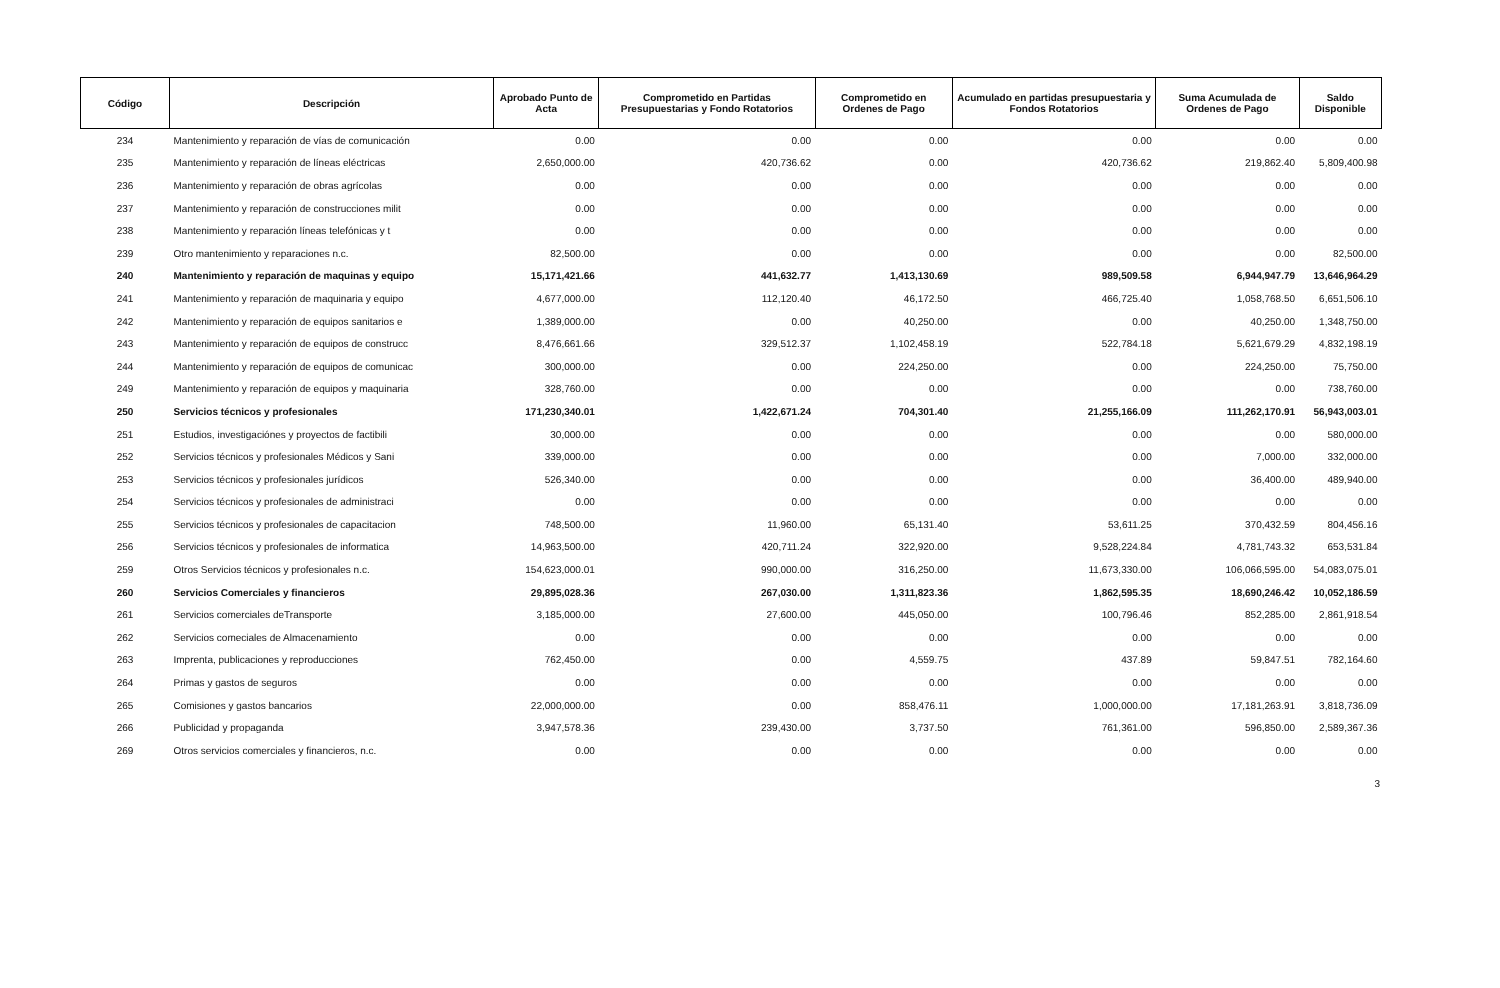| Código | Descripción | Aprobado Punto de Acta | Comprometido en Partidas Presupuestarias y Fondo Rotatorios | Comprometido en Ordenes de Pago | Acumulado en partidas presupuestaria y Fondos Rotatorios | Suma Acumulada de Ordenes de Pago | Saldo Disponible |
| --- | --- | --- | --- | --- | --- | --- | --- |
| 234 | Mantenimiento y reparación de vías de comunicación | 0.00 | 0.00 | 0.00 | 0.00 | 0.00 | 0.00 |
| 235 | Mantenimiento y reparación de líneas eléctricas | 2,650,000.00 | 420,736.62 | 0.00 | 420,736.62 | 219,862.40 | 5,809,400.98 |
| 236 | Mantenimiento y reparación de obras agrícolas | 0.00 | 0.00 | 0.00 | 0.00 | 0.00 | 0.00 |
| 237 | Mantenimiento y reparación de construcciones milit | 0.00 | 0.00 | 0.00 | 0.00 | 0.00 | 0.00 |
| 238 | Mantenimiento y reparación líneas telefónicas y t | 0.00 | 0.00 | 0.00 | 0.00 | 0.00 | 0.00 |
| 239 | Otro mantenimiento y reparaciones n.c. | 82,500.00 | 0.00 | 0.00 | 0.00 | 0.00 | 82,500.00 |
| 240 | Mantenimiento y reparación de maquinas y equipo | 15,171,421.66 | 441,632.77 | 1,413,130.69 | 989,509.58 | 6,944,947.79 | 13,646,964.29 |
| 241 | Mantenimiento y reparación de maquinaria y equipo | 4,677,000.00 | 112,120.40 | 46,172.50 | 466,725.40 | 1,058,768.50 | 6,651,506.10 |
| 242 | Mantenimiento y reparación de equipos sanitarios e | 1,389,000.00 | 0.00 | 40,250.00 | 0.00 | 40,250.00 | 1,348,750.00 |
| 243 | Mantenimiento y reparación de equipos de construcc | 8,476,661.66 | 329,512.37 | 1,102,458.19 | 522,784.18 | 5,621,679.29 | 4,832,198.19 |
| 244 | Mantenimiento y reparación de equipos de comunicac | 300,000.00 | 0.00 | 224,250.00 | 0.00 | 224,250.00 | 75,750.00 |
| 249 | Mantenimiento y reparación de equipos y maquinaria | 328,760.00 | 0.00 | 0.00 | 0.00 | 0.00 | 738,760.00 |
| 250 | Servicios técnicos y profesionales | 171,230,340.01 | 1,422,671.24 | 704,301.40 | 21,255,166.09 | 111,262,170.91 | 56,943,003.01 |
| 251 | Estudios, investigaciónes y proyectos de factibili | 30,000.00 | 0.00 | 0.00 | 0.00 | 0.00 | 580,000.00 |
| 252 | Servicios técnicos y profesionales Médicos y Sani | 339,000.00 | 0.00 | 0.00 | 0.00 | 7,000.00 | 332,000.00 |
| 253 | Servicios técnicos y profesionales jurídicos | 526,340.00 | 0.00 | 0.00 | 0.00 | 36,400.00 | 489,940.00 |
| 254 | Servicios técnicos y profesionales de administraci | 0.00 | 0.00 | 0.00 | 0.00 | 0.00 | 0.00 |
| 255 | Servicios técnicos y profesionales de capacitacion | 748,500.00 | 11,960.00 | 65,131.40 | 53,611.25 | 370,432.59 | 804,456.16 |
| 256 | Servicios técnicos y profesionales de informatica | 14,963,500.00 | 420,711.24 | 322,920.00 | 9,528,224.84 | 4,781,743.32 | 653,531.84 |
| 259 | Otros Servicios técnicos y profesionales n.c. | 154,623,000.01 | 990,000.00 | 316,250.00 | 11,673,330.00 | 106,066,595.00 | 54,083,075.01 |
| 260 | Servicios Comerciales y financieros | 29,895,028.36 | 267,030.00 | 1,311,823.36 | 1,862,595.35 | 18,690,246.42 | 10,052,186.59 |
| 261 | Servicios comerciales deTransporte | 3,185,000.00 | 27,600.00 | 445,050.00 | 100,796.46 | 852,285.00 | 2,861,918.54 |
| 262 | Servicios comeciales de Almacenamiento | 0.00 | 0.00 | 0.00 | 0.00 | 0.00 | 0.00 |
| 263 | Imprenta, publicaciones y reproducciones | 762,450.00 | 0.00 | 4,559.75 | 437.89 | 59,847.51 | 782,164.60 |
| 264 | Primas y gastos de seguros | 0.00 | 0.00 | 0.00 | 0.00 | 0.00 | 0.00 |
| 265 | Comisiones y gastos bancarios | 22,000,000.00 | 0.00 | 858,476.11 | 1,000,000.00 | 17,181,263.91 | 3,818,736.09 |
| 266 | Publicidad y propaganda | 3,947,578.36 | 239,430.00 | 3,737.50 | 761,361.00 | 596,850.00 | 2,589,367.36 |
| 269 | Otros servicios comerciales y financieros, n.c. | 0.00 | 0.00 | 0.00 | 0.00 | 0.00 | 0.00 |
3